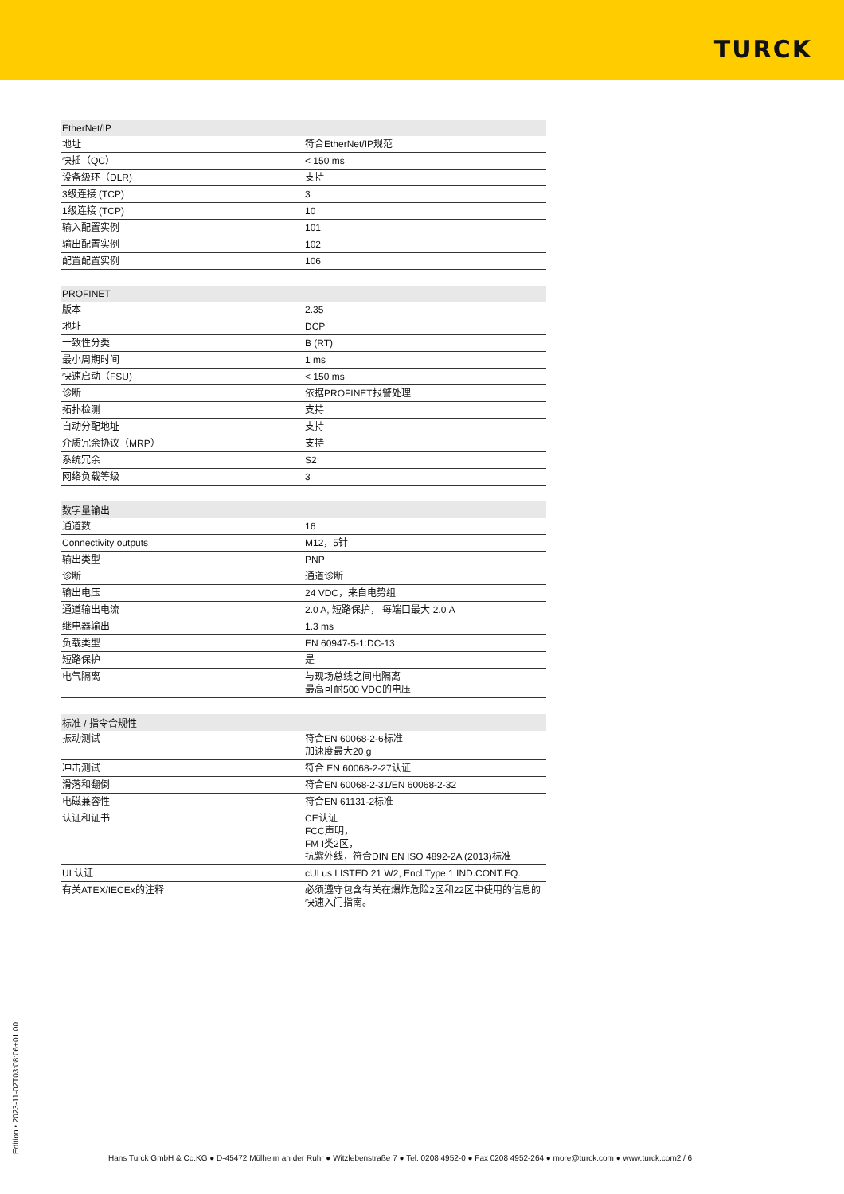TURCK
| EtherNet/IP | |
| --- | --- |
| 地址 | 符合EtherNet/IP规范 |
| 快插（QC） | < 150 ms |
| 设备级环（DLR) | 支持 |
| 3级连接 (TCP) | 3 |
| 1级连接 (TCP) | 10 |
| 输入配置实例 | 101 |
| 输出配置实例 | 102 |
| 配置配置实例 | 106 |
| PROFINET | |
| --- | --- |
| 版本 | 2.35 |
| 地址 | DCP |
| 一致性分类 | B (RT) |
| 最小周期时间 | 1 ms |
| 快速启动（FSU) | < 150 ms |
| 诊断 | 依据PROFINET报警处理 |
| 拓扑检测 | 支持 |
| 自动分配地址 | 支持 |
| 介质冗余协议（MRP） | 支持 |
| 系统冗余 | S2 |
| 网络负载等级 | 3 |
| 数字量输出 | |
| --- | --- |
| 通道数 | 16 |
| Connectivity outputs | M12，5针 |
| 输出类型 | PNP |
| 诊断 | 通道诊断 |
| 输出电压 | 24 VDC，来自电势组 |
| 通道输出电流 | 2.0 A, 短路保护， 每端口最大 2.0 A |
| 继电器输出 | 1.3 ms |
| 负载类型 | EN 60947-5-1:DC-13 |
| 短路保护 | 是 |
| 电气隔离 | 与现场总线之间电隔离 最高可耐500 VDC的电压 |
| 标准 / 指令合规性 | |
| --- | --- |
| 振动测试 | 符合EN 60068-2-6标准 加速度最大20 g |
| 冲击测试 | 符合 EN 60068-2-27认证 |
| 滑落和翻倒 | 符合EN 60068-2-31/EN 60068-2-32 |
| 电磁兼容性 | 符合EN 61131-2标准 |
| 认证和证书 | CE认证 FCC声明， FM I类2区， 抗紫外线，符合DIN EN ISO 4892-2A (2013)标准 |
| UL认证 | cULus LISTED 21 W2, Encl.Type 1 IND.CONT.EQ. |
| 有关ATEX/IECEx的注释 | 必须遵守包含有关在爆炸危险2区和22区中使用的信息的快速入门指南。 |
Edition • 2023-11-02T03:08:06+01:00
Hans Turck GmbH & Co.KG ● D-45472 Mülheim an der Ruhr ● Witzlebenstraße 7 ● Tel. 0208 4952-0 ● Fax 0208 4952-264 ● more@turck.com ● www.turck.com2 / 6